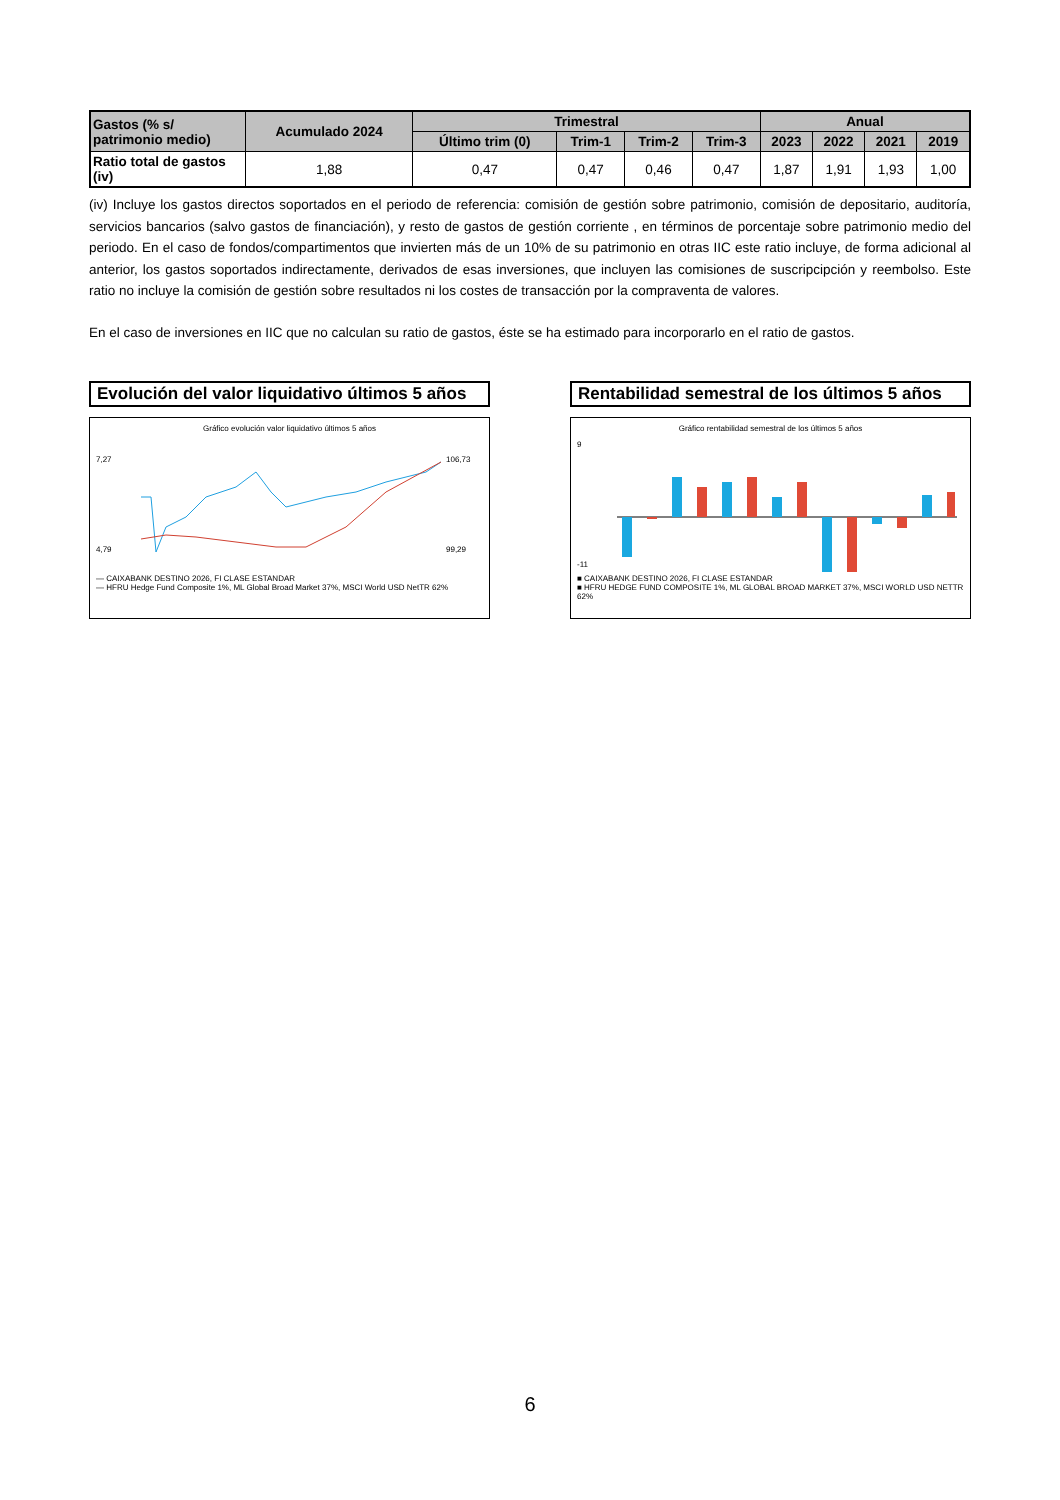| Gastos (% s/ patrimonio medio) | Acumulado 2024 | Trimestral | | | | Anual | | | |
| --- | --- | --- | --- | --- | --- | --- | --- | --- | --- |
| | | Último trim (0) | Trim-1 | Trim-2 | Trim-3 | 2023 | 2022 | 2021 | 2019 |
| Ratio total de gastos (iv) | 1,88 | 0,47 | 0,47 | 0,46 | 0,47 | 1,87 | 1,91 | 1,93 | 1,00 |
(iv) Incluye los gastos directos soportados en el periodo de referencia: comisión de gestión sobre patrimonio, comisión de depositario, auditoría, servicios bancarios (salvo gastos de financiación), y resto de gastos de gestión corriente , en términos de porcentaje sobre patrimonio medio del periodo. En el caso de fondos/compartimentos que invierten más de un 10% de su patrimonio en otras IIC este ratio incluye, de forma adicional al anterior, los gastos soportados indirectamente, derivados de esas inversiones, que incluyen las comisiones de suscripcipción y reembolso. Este ratio no incluye la comisión de gestión sobre resultados ni los costes de transacción por la compraventa de valores.
En el caso de inversiones en IIC que no calculan su ratio de gastos, éste se ha estimado para incorporarlo en el ratio de gastos.
Evolución del valor liquidativo últimos 5 años
Gráfico evolución valor liquidativo últimos 5 años
7,27
4,79
106,73
99,29
— CAIXABANK DESTINO 2026, FI CLASE ESTANDAR
— HFRU Hedge Fund Composite 1%, ML Global Broad Market 37%, MSCI World USD NetTR 62%
Rentabilidad semestral de los últimos 5 años
Gráfico rentabilidad semestral de los últimos 5 años
9
-11
■ CAIXABANK DESTINO 2026, FI CLASE ESTANDAR
■ HFRU HEDGE FUND COMPOSITE 1%, ML GLOBAL BROAD MARKET 37%, MSCI WORLD USD NETTR 62%
6